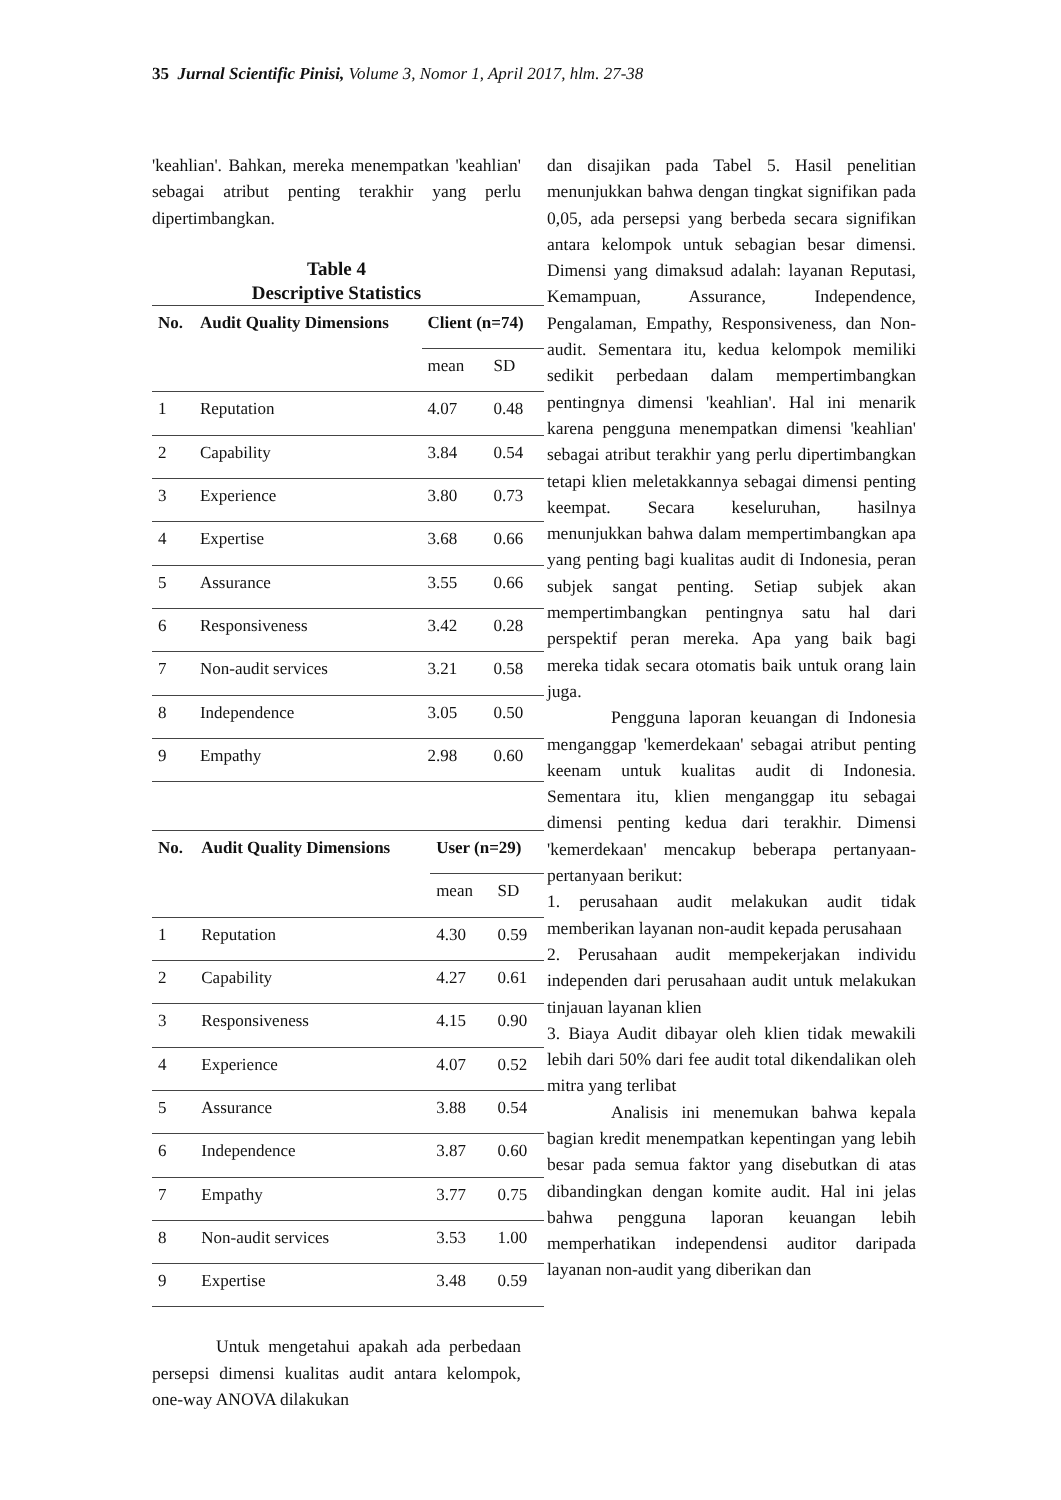35 Jurnal Scientific Pinisi, Volume 3, Nomor 1, April 2017, hlm. 27-38
'keahlian'. Bahkan, mereka menempatkan 'keahlian' sebagai atribut penting terakhir yang perlu dipertimbangkan.
Table 4
Descriptive Statistics
| No. | Audit Quality Dimensions | Client (n=74) | |
| --- | --- | --- | --- |
| | | mean | SD |
| 1 | Reputation | 4.07 | 0.48 |
| 2 | Capability | 3.84 | 0.54 |
| 3 | Experience | 3.80 | 0.73 |
| 4 | Expertise | 3.68 | 0.66 |
| 5 | Assurance | 3.55 | 0.66 |
| 6 | Responsiveness | 3.42 | 0.28 |
| 7 | Non-audit services | 3.21 | 0.58 |
| 8 | Independence | 3.05 | 0.50 |
| 9 | Empathy | 2.98 | 0.60 |
| No. | Audit Quality Dimensions | User (n=29) | |
| --- | --- | --- | --- |
| | | mean | SD |
| 1 | Reputation | 4.30 | 0.59 |
| 2 | Capability | 4.27 | 0.61 |
| 3 | Responsiveness | 4.15 | 0.90 |
| 4 | Experience | 4.07 | 0.52 |
| 5 | Assurance | 3.88 | 0.54 |
| 6 | Independence | 3.87 | 0.60 |
| 7 | Empathy | 3.77 | 0.75 |
| 8 | Non-audit services | 3.53 | 1.00 |
| 9 | Expertise | 3.48 | 0.59 |
Untuk mengetahui apakah ada perbedaan persepsi dimensi kualitas audit antara kelompok, one-way ANOVA dilakukan
dan disajikan pada Tabel 5. Hasil penelitian menunjukkan bahwa dengan tingkat signifikan pada 0,05, ada persepsi yang berbeda secara signifikan antara kelompok untuk sebagian besar dimensi. Dimensi yang dimaksud adalah: layanan Reputasi, Kemampuan, Assurance, Independence, Pengalaman, Empathy, Responsiveness, dan Non-audit. Sementara itu, kedua kelompok memiliki sedikit perbedaan dalam mempertimbangkan pentingnya dimensi 'keahlian'. Hal ini menarik karena pengguna menempatkan dimensi 'keahlian' sebagai atribut terakhir yang perlu dipertimbangkan tetapi klien meletakkannya sebagai dimensi penting keempat. Secara keseluruhan, hasilnya menunjukkan bahwa dalam mempertimbangkan apa yang penting bagi kualitas audit di Indonesia, peran subjek sangat penting. Setiap subjek akan mempertimbangkan pentingnya satu hal dari perspektif peran mereka. Apa yang baik bagi mereka tidak secara otomatis baik untuk orang lain juga.
Pengguna laporan keuangan di Indonesia menganggap 'kemerdekaan' sebagai atribut penting keenam untuk kualitas audit di Indonesia. Sementara itu, klien menganggap itu sebagai dimensi penting kedua dari terakhir. Dimensi 'kemerdekaan' mencakup beberapa pertanyaan-pertanyaan berikut:
1. perusahaan audit melakukan audit tidak memberikan layanan non-audit kepada perusahaan
2. Perusahaan audit mempekerjakan individu independen dari perusahaan audit untuk melakukan tinjauan layanan klien
3. Biaya Audit dibayar oleh klien tidak mewakili lebih dari 50% dari fee audit total dikendalikan oleh mitra yang terlibat
Analisis ini menemukan bahwa kepala bagian kredit menempatkan kepentingan yang lebih besar pada semua faktor yang disebutkan di atas dibandingkan dengan komite audit. Hal ini jelas bahwa pengguna laporan keuangan lebih memperhatikan independensi auditor daripada layanan non-audit yang diberikan dan